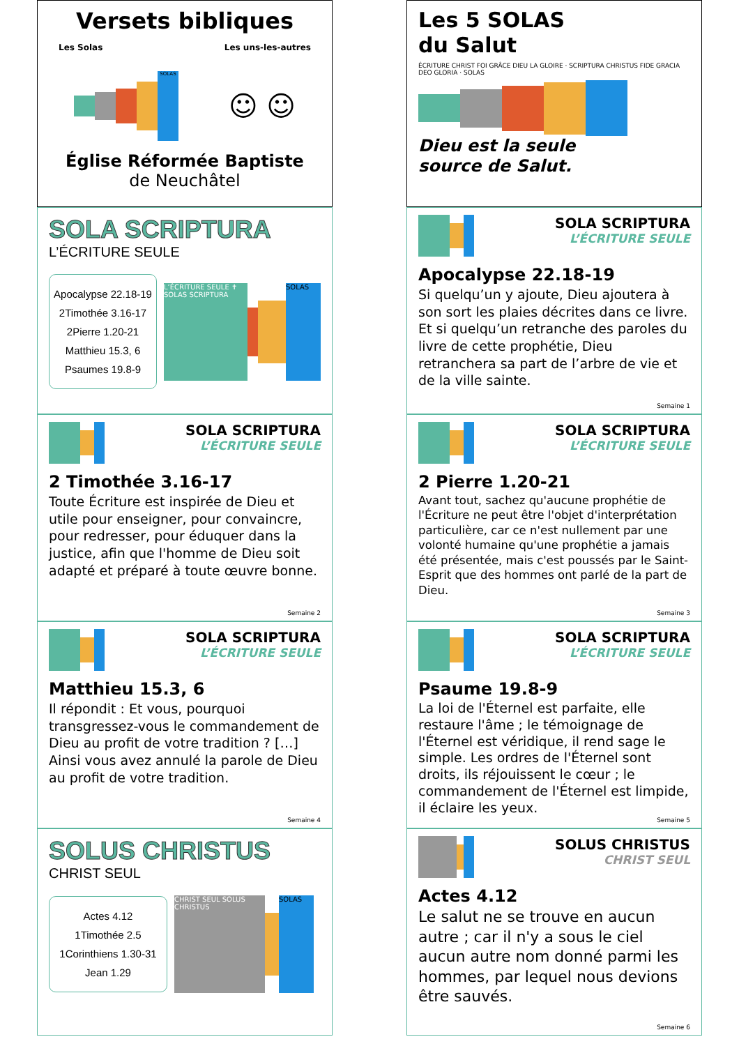Versets bibliques
Les Solas Les uns-les-autres
SOLAS
☺ ☺
Église Réformée Baptiste
de Neuchâtel
Les 5 SOLAS
du Salut
ÉCRITURE CHRIST FOI GRÂCE DIEU LA GLOIRE · SCRIPTURA CHRISTUS FIDE GRACIA DEO GLORIA · SOLAS
Dieu est la seule
source de Salut.
SOLA SCRIPTURA
L’ÉCRITURE SEULE
Apocalypse 22.18-19
2Timothée 3.16-17
2Pierre 1.20-21
Matthieu 15.3, 6
Psaumes 19.8-9
L’ÉCRITURE SEULE ✝ SOLAS SCRIPTURA SOLAS
SOLA SCRIPTURA
L’ÉCRITURE SEULE
Apocalypse 22.18-19
Si quelqu’un y ajoute, Dieu ajoutera à son sort les plaies décrites dans ce livre. Et si quelqu’un retranche des paroles du livre de cette prophétie, Dieu retranchera sa part de l’arbre de vie et de la ville sainte.
Semaine 1
SOLA SCRIPTURA
L’ÉCRITURE SEULE
2 Timothée 3.16-17
Toute Écriture est inspirée de Dieu et utile pour enseigner, pour convaincre, pour redresser, pour éduquer dans la justice, afin que l'homme de Dieu soit adapté et préparé à toute œuvre bonne.
Semaine 2
SOLA SCRIPTURA
L’ÉCRITURE SEULE
2 Pierre 1.20-21
Avant tout, sachez qu'aucune prophétie de l'Écriture ne peut être l'objet d'interprétation particulière, car ce n'est nullement par une volonté humaine qu'une prophétie a jamais été présentée, mais c'est poussés par le Saint-Esprit que des hommes ont parlé de la part de Dieu.
Semaine 3
SOLA SCRIPTURA
L’ÉCRITURE SEULE
Matthieu 15.3, 6
Il répondit : Et vous, pourquoi transgressez-vous le commandement de Dieu au profit de votre tradition ? […] Ainsi vous avez annulé la parole de Dieu au profit de votre tradition.
Semaine 4
SOLA SCRIPTURA
L’ÉCRITURE SEULE
Psaume 19.8-9
La loi de l'Éternel est parfaite, elle restaure l'âme ; le témoignage de l'Éternel est véridique, il rend sage le simple. Les ordres de l'Éternel sont droits, ils réjouissent le cœur ; le commandement de l'Éternel est limpide, il éclaire les yeux.
Semaine 5
SOLUS CHRISTUS
CHRIST SEUL
Actes 4.12
1Timothée 2.5
1Corinthiens 1.30-31
Jean 1.29
CHRIST SEUL SOLUS CHRISTUS SOLAS
SOLUS CHRISTUS
CHRIST SEUL
Actes 4.12
Le salut ne se trouve en aucun autre ; car il n'y a sous le ciel aucun autre nom donné parmi les hommes, par lequel nous devions être sauvés.
Semaine 6